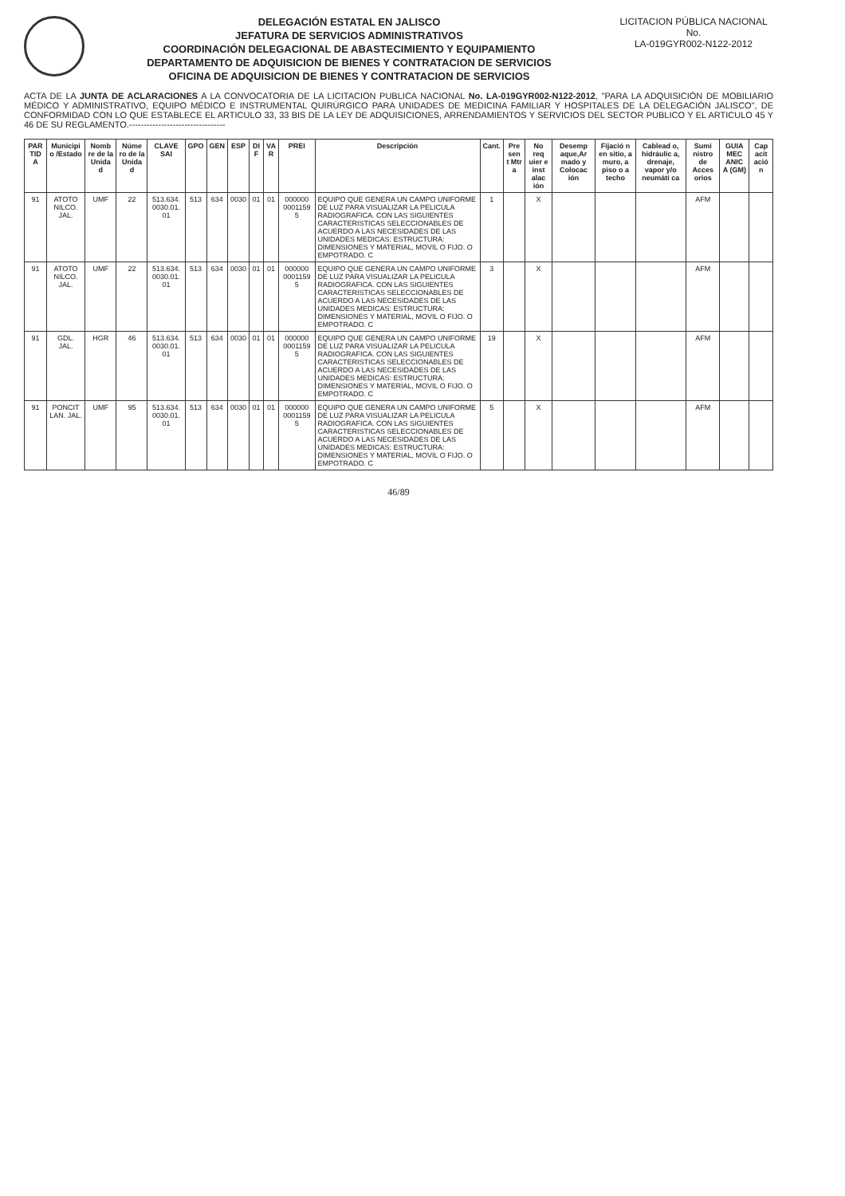DELEGACIÓN ESTATAL EN JALISCO
JEFATURA DE SERVICIOS ADMINISTRATIVOS
COORDINACIÓN DELEGACIONAL DE ABASTECIMIENTO Y EQUIPAMIENTO
DEPARTAMENTO DE ADQUISICION DE BIENES Y CONTRATACION DE SERVICIOS
OFICINA DE ADQUISICION DE BIENES Y CONTRATACION DE SERVICIOS
LICITACION PÚBLICA NACIONAL
No.
LA-019GYR002-N122-2012
ACTA DE LA JUNTA DE ACLARACIONES A LA CONVOCATORIA DE LA LICITACION PUBLICA NACIONAL No. LA-019GYR002-N122-2012, "PARA LA ADQUISICIÓN DE MOBILIARIO MÉDICO Y ADMINISTRATIVO, EQUIPO MÉDICO E INSTRUMENTAL QUIRÚRGICO PARA UNIDADES DE MEDICINA FAMILIAR Y HOSPITALES DE LA DELEGACIÓN JALISCO", DE CONFORMIDAD CON LO QUE ESTABLECE EL ARTICULO 33, 33 BIS DE LA LEY DE ADQUISICIONES, ARRENDAMIENTOS Y SERVICIOS DEL SECTOR PUBLICO Y EL ARTICULO 45 Y 46 DE SU REGLAMENTO.---------------------------------
| PAR TID A | Municipi o /Estado | Nomb re de la Unida d | Núme ro de la Unida d | CLAVE SAI | GPO | GEN | ESP | DI F | VA R | PREI | Descripción | Cant. | Pre sen t Mtr a | No req uier e inst alac ión | Desemp aque,Ar mado y Colocac ión | Fijació n en sitio, a muro, a piso o a techo | Cablead o, hidráulic a, drenaje, vapor y/o neumáti ca | Sumi nistro de Acces orios | GUIA MEC ANIC A (GM) | Cap acit ació n |
| --- | --- | --- | --- | --- | --- | --- | --- | --- | --- | --- | --- | --- | --- | --- | --- | --- | --- | --- | --- | --- |
| 91 | ATOTO NILCO. JAL. | UMF | 22 | 513.634. 0030.01. 01 | 513 | 634 | 0030 | 01 | 01 | 000000 0001159 5 | EQUIPO QUE GENERA UN CAMPO UNIFORME DE LUZ PARA VISUALIZAR LA PELICULA RADIOGRAFICA. CON LAS SIGUIENTES CARACTERISTICAS SELECCIONABLES DE ACUERDO A LAS NECESIDADES DE LAS UNIDADES MEDICAS: ESTRUCTURA: DIMENSIONES Y MATERIAL, MOVIL O FIJO. O EMPOTRADO. C | 1 | | X | | | | AFM | | |
| 91 | ATOTO NILCO. JAL. | UMF | 22 | 513.634. 0030.01. 01 | 513 | 634 | 0030 | 01 | 01 | 000000 0001159 5 | EQUIPO QUE GENERA UN CAMPO UNIFORME DE LUZ PARA VISUALIZAR LA PELICULA RADIOGRAFICA. CON LAS SIGUIENTES CARACTERISTICAS SELECCIONABLES DE ACUERDO A LAS NECESIDADES DE LAS UNIDADES MEDICAS: ESTRUCTURA: DIMENSIONES Y MATERIAL, MOVIL O FIJO. O EMPOTRADO. C | 3 | | X | | | | AFM | | |
| 91 | GDL. JAL. | HGR | 46 | 513.634. 0030.01. 01 | 513 | 634 | 0030 | 01 | 01 | 000000 0001159 5 | EQUIPO QUE GENERA UN CAMPO UNIFORME DE LUZ PARA VISUALIZAR LA PELICULA RADIOGRAFICA. CON LAS SIGUIENTES CARACTERISTICAS SELECCIONABLES DE ACUERDO A LAS NECESIDADES DE LAS UNIDADES MEDICAS: ESTRUCTURA: DIMENSIONES Y MATERIAL, MOVIL O FIJO. O EMPOTRADO. C | 19 | | X | | | | AFM | | |
| 91 | PONCIT LAN. JAL. | UMF | 95 | 513.634. 0030.01. 01 | 513 | 634 | 0030 | 01 | 01 | 000000 0001159 5 | EQUIPO QUE GENERA UN CAMPO UNIFORME DE LUZ PARA VISUALIZAR LA PELICULA RADIOGRAFICA. CON LAS SIGUIENTES CARACTERISTICAS SELECCIONABLES DE ACUERDO A LAS NECESIDADES DE LAS UNIDADES MEDICAS: ESTRUCTURA: DIMENSIONES Y MATERIAL, MOVIL O FIJO. O EMPOTRADO. C | 5 | | X | | | | AFM | | |
46/89